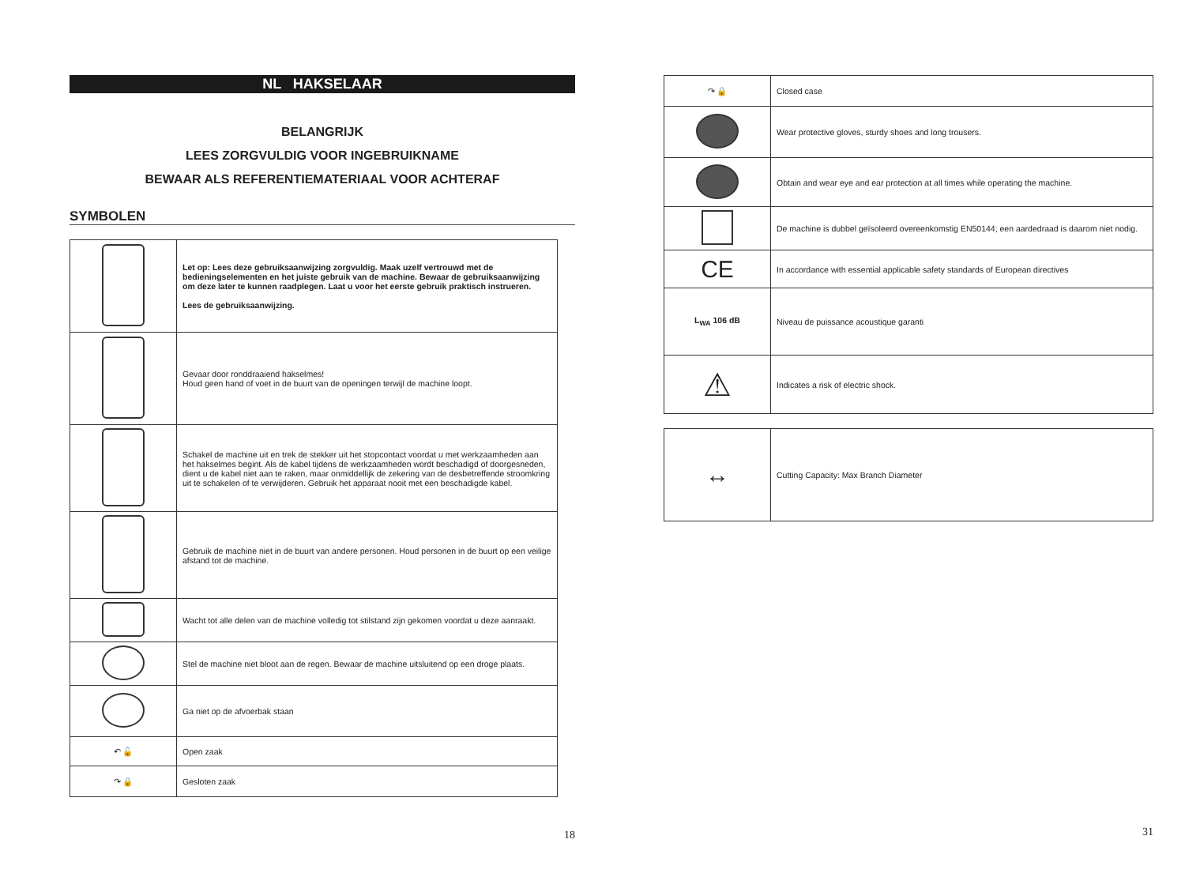NL HAKSELAAR
BELANGRIJK
LEES ZORGVULDIG VOOR INGEBRUIKNAME
BEWAAR ALS REFERENTIEMATERIAAL VOOR ACHTERAF
SYMBOLEN
| | Let op: Lees deze gebruiksaanwijzing zorgvuldig. Maak uzelf vertrouwd met de bedieningselementen en het juiste gebruik van de machine. Bewaar de gebruiksaanwijzing om deze later te kunnen raadplegen. Laat u voor het eerste gebruik praktisch instrueren. Lees de gebruiksaanwijzing. |
| | Gevaar door ronddraaiend hakselmes! Houd geen hand of voet in de buurt van de openingen terwijl de machine loopt. |
| | Schakel de machine uit en trek de stekker uit het stopcontact voordat u met werkzaamheden aan het hakselmes begint. Als de kabel tijdens de werkzaamheden wordt beschadigd of doorgesneden, dient u de kabel niet aan te raken, maar onmiddellijk de zekering van de desbetreffende stroomkring uit te schakelen of te verwijderen. Gebruik het apparaat nooit met een beschadigde kabel. |
| | Gebruik de machine niet in de buurt van andere personen. Houd personen in de buurt op een veilige afstand tot de machine. |
| | Wacht tot alle delen van de machine volledig tot stilstand zijn gekomen voordat u deze aanraakt. |
| | Stel de machine niet bloot aan de regen. Bewaar de machine uitsluitend op een droge plaats. |
| | Ga niet op de afvoerbak staan |
| ↶ 🔓 | Open zaak |
| ↷ 🔒 | Gesloten zaak |
18
| ↷ 🔒 | Closed case |
| | Wear protective gloves, sturdy shoes and long trousers. |
| | Obtain and wear eye and ear protection at all times while operating the machine. |
| | De machine is dubbel geïsoleerd overeenkomstig EN50144; een aardedraad is daarom niet nodig. |
| CE | In accordance with essential applicable safety standards of European directives |
| L<sub>WA</sub> 106 dB | Niveau de puissance acoustique garanti |
| ⚠ | Indicates a risk of electric shock. |
| ↔ | Cutting Capacity: Max Branch Diameter |
31